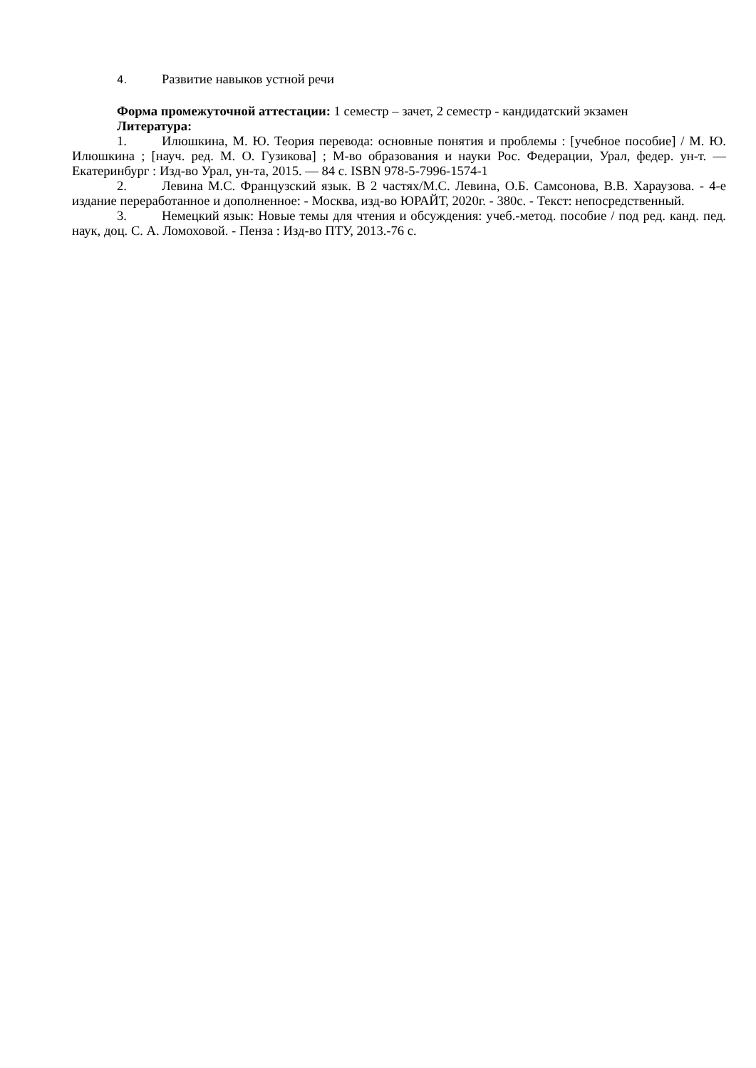4. Развитие навыков устной речи
Форма промежуточной аттестации: 1 семестр – зачет, 2 семестр - кандидатский экзамен
Литература:
1. Илюшкина, М. Ю. Теория перевода: основные понятия и проблемы : [учебное пособие] / М. Ю. Илюшкина ; [науч. ред. М. О. Гузикова] ; М-во образования и науки Рос. Федерации, Урал, федер. ун-т. — Екатеринбург : Изд-во Урал, ун-та, 2015. — 84 с. ISBN 978-5-7996-1574-1
2. Левина М.С. Французский язык. В 2 частях/М.С. Левина, О.Б. Самсонова, В.В. Хараузова. - 4-е издание переработанное и дополненное: - Москва, изд-во ЮРАЙТ, 2020г. - 380с. - Текст: непосредственный.
3. Немецкий язык: Новые темы для чтения и обсуждения: учеб.-метод. пособие / под ред. канд. пед. наук, доц. С. А. Ломоховой. - Пенза : Изд-во ПТУ, 2013.-76 с.